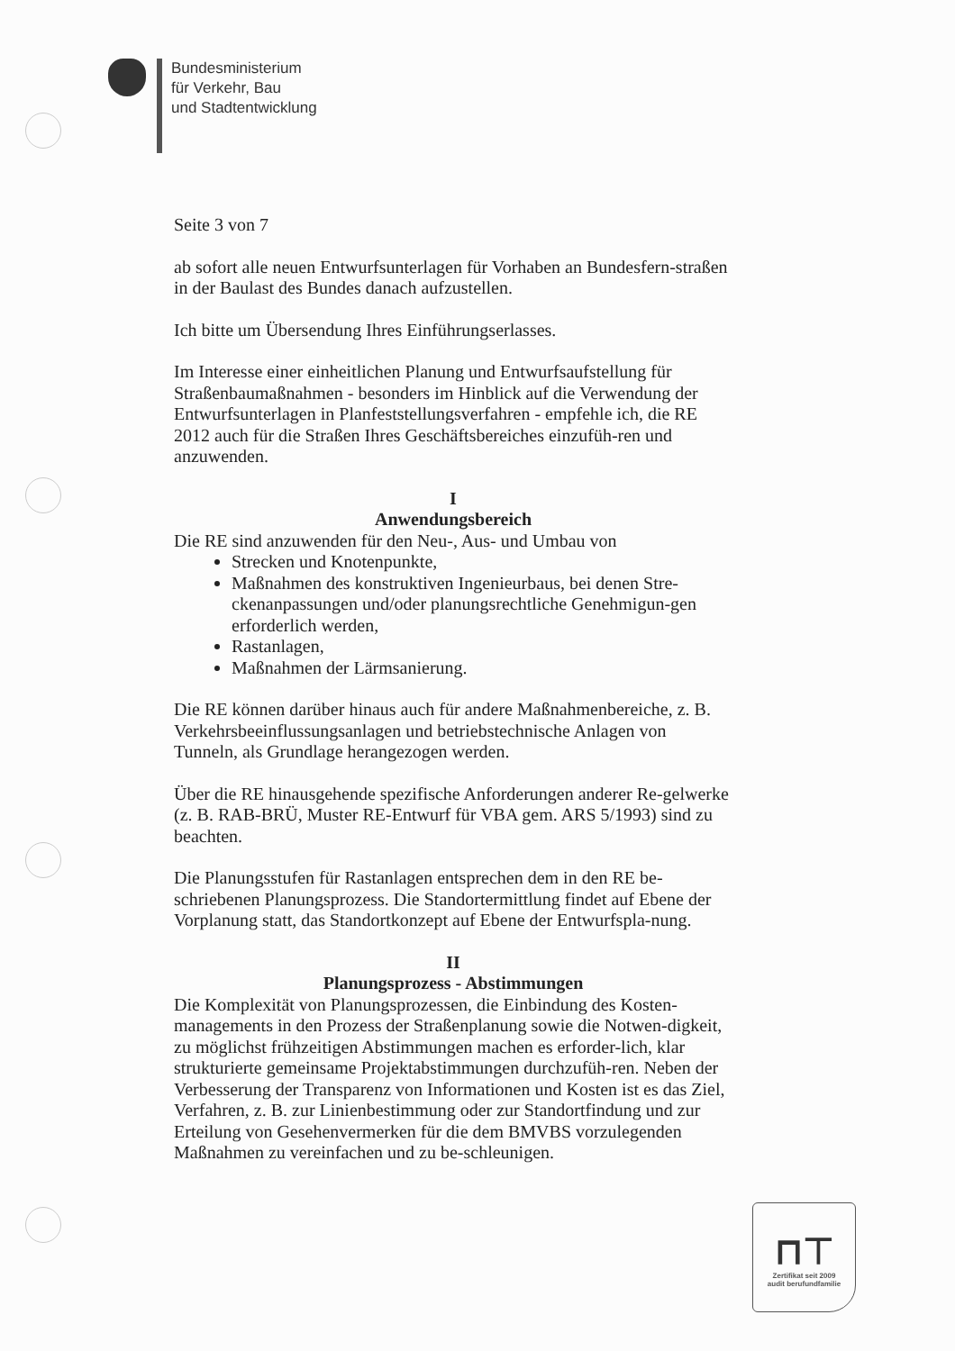Bundesministerium
für Verkehr, Bau
und Stadtentwicklung
Seite 3 von 7
ab sofort alle neuen Entwurfsunterlagen für Vorhaben an Bundesfern-straßen in der Baulast des Bundes danach aufzustellen.
Ich bitte um Übersendung Ihres Einführungserlasses.
Im Interesse einer einheitlichen Planung und Entwurfsaufstellung für Straßenbaumaßnahmen - besonders im Hinblick auf die Verwendung der Entwurfsunterlagen in Planfeststellungsverfahren - empfehle ich, die RE 2012 auch für die Straßen Ihres Geschäftsbereiches einzufüh-ren und anzuwenden.
I
Anwendungsbereich
Die RE sind anzuwenden für den Neu-, Aus- und Umbau von
Strecken und Knotenpunkte,
Maßnahmen des konstruktiven Ingenieurbaus, bei denen Stre-ckenanpassungen und/oder planungsrechtliche Genehmigun-gen erforderlich werden,
Rastanlagen,
Maßnahmen der Lärmsanierung.
Die RE können darüber hinaus auch für andere Maßnahmenbereiche, z. B. Verkehrsbeeinflussungsanlagen und betriebstechnische Anlagen von Tunneln, als Grundlage herangezogen werden.
Über die RE hinausgehende spezifische Anforderungen anderer Re-gelwerke (z. B. RAB-BRÜ, Muster RE-Entwurf für VBA gem. ARS 5/1993) sind zu beachten.
Die Planungsstufen für Rastanlagen entsprechen dem in den RE be-schriebenen Planungsprozess. Die Standortermittlung findet auf Ebene der Vorplanung statt, das Standortkonzept auf Ebene der Entwurfspla-nung.
II
Planungsprozess - Abstimmungen
Die Komplexität von Planungsprozessen, die Einbindung des Kosten-managements in den Prozess der Straßenplanung sowie die Notwen-digkeit, zu möglichst frühzeitigen Abstimmungen machen es erforder-lich, klar strukturierte gemeinsame Projektabstimmungen durchzufüh-ren. Neben der Verbesserung der Transparenz von Informationen und Kosten ist es das Ziel, Verfahren, z. B. zur Linienbestimmung oder zur Standortfindung und zur Erteilung von Gesehenvermerken für die dem BMVBS vorzulegenden Maßnahmen zu vereinfachen und zu be-schleunigen.
⊓⊤
Zertifikat seit 2009
audit berufundfamilie